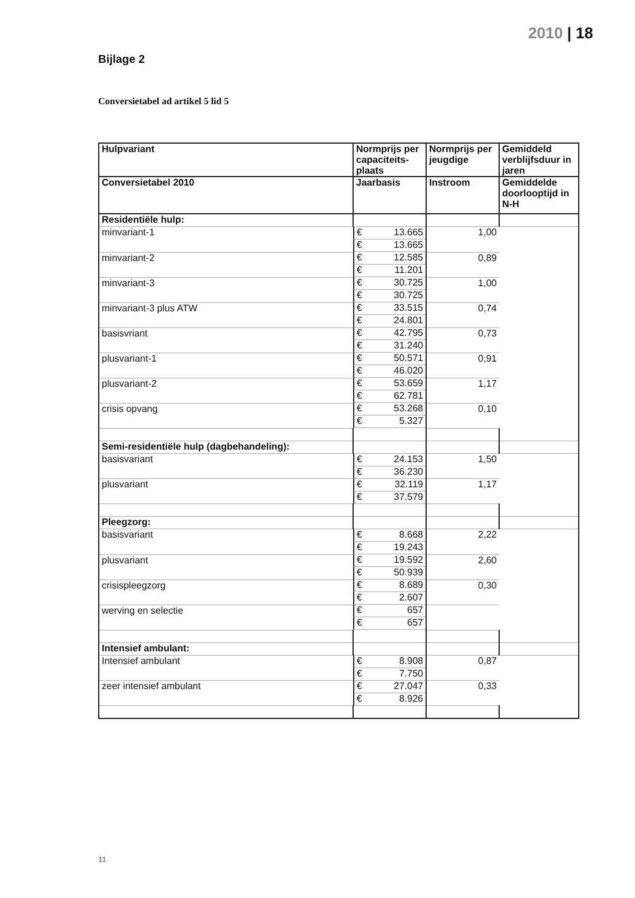2010 | 18
Bijlage 2
Conversietabel ad artikel 5 lid 5
| Hulpvariant | Normprijs per capaciteits-plaats | Normprijs per jeugdige | Gemiddeld verblijfsduur in jaren |
| --- | --- | --- | --- |
| Conversietabel 2010 | Jaarbasis | Instroom | Gemiddelde doorlooptijd in N-H |
| Residentiële hulp: | | | |
| minvariant-1 | € 13.665 | € 13.665 | 1,00 |
| minvariant-2 | € 12.585 | € 11.201 | 0,89 |
| minvariant-3 | € 30.725 | € 30.725 | 1,00 |
| minvariant-3 plus ATW | € 33.515 | € 24.801 | 0,74 |
| basisvriant | € 42.795 | € 31.240 | 0,73 |
| plusvariant-1 | € 50.571 | € 46.020 | 0,91 |
| plusvariant-2 | € 53.659 | € 62.781 | 1,17 |
| crisis opvang | € 53.268 | € 5.327 | 0,10 |
| Semi-residentiële hulp (dagbehandeling): | | | |
| basisvariant | € 24.153 | € 36.230 | 1,50 |
| plusvariant | € 32.119 | € 37.579 | 1,17 |
| Pleegzorg: | | | |
| basisvariant | € 8.668 | € 19.243 | 2,22 |
| plusvariant | € 19.592 | € 50.939 | 2,60 |
| crisispleegzorg | € 8.689 | € 2.607 | 0,30 |
| werving en selectie | € 657 | € 657 | |
| Intensief ambulant: | | | |
| Intensief ambulant | € 8.908 | € 7.750 | 0,87 |
| zeer intensief ambulant | € 27.047 | € 8.926 | 0,33 |
11